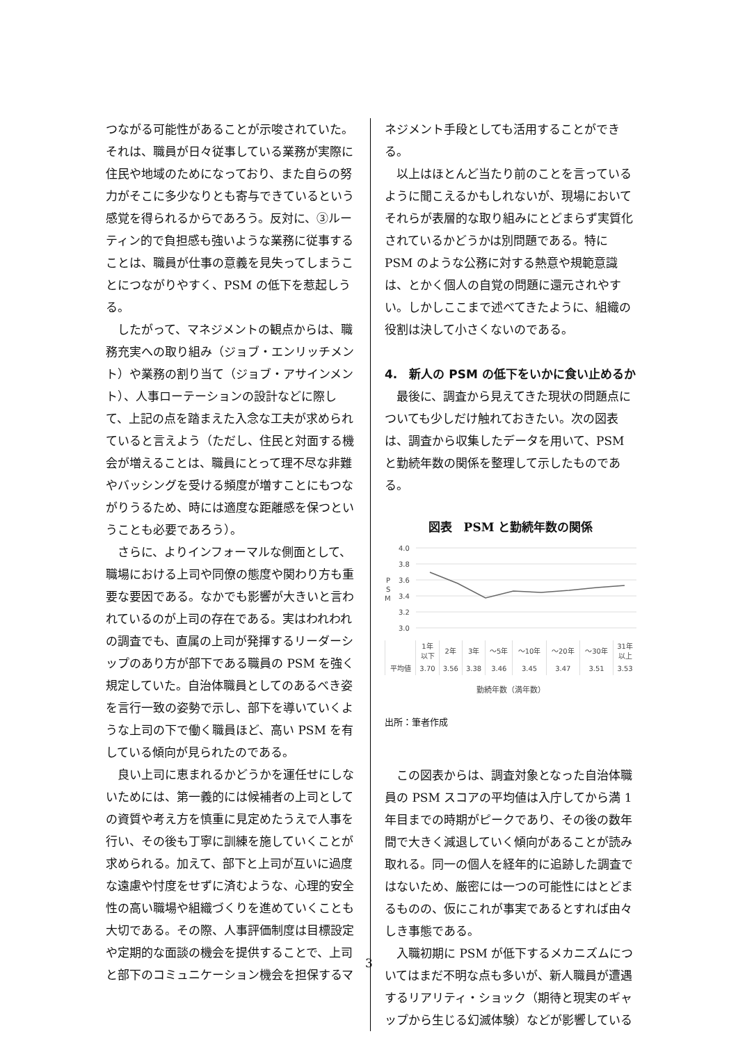つながる可能性があることが示唆されていた。それは、職員が日々従事している業務が実際に住民や地域のためになっており、また自らの努力がそこに多少なりとも寄与できているという感覚を得られるからであろう。反対に、③ルーティン的で負担感も強いような業務に従事することは、職員が仕事の意義を見失ってしまうことにつながりやすく、PSM の低下を惹起しうる。
したがって、マネジメントの観点からは、職務充実への取り組み（ジョブ・エンリッチメント）や業務の割り当て（ジョブ・アサインメント）、人事ローテーションの設計などに際して、上記の点を踏まえた入念な工夫が求められていると言えよう（ただし、住民と対面する機会が増えることは、職員にとって理不尽な非難やバッシングを受ける頻度が増すことにもつながりうるため、時には適度な距離感を保つということも必要であろう）。
さらに、よりインフォーマルな側面として、職場における上司や同僚の態度や関わり方も重要な要因である。なかでも影響が大きいと言われているのが上司の存在である。実はわれわれの調査でも、直属の上司が発揮するリーダーシップのあり方が部下である職員の PSM を強く規定していた。自治体職員としてのあるべき姿を言行一致の姿勢で示し、部下を導いていくような上司の下で働く職員ほど、高い PSM を有している傾向が見られたのである。
良い上司に恵まれるかどうかを運任せにしないためには、第一義的には候補者の上司としての資質や考え方を慎重に見定めたうえで人事を行い、その後も丁寧に訓練を施していくことが求められる。加えて、部下と上司が互いに過度な遠慮や忖度をせずに済むような、心理的安全性の高い職場や組織づくりを進めていくことも大切である。その際、人事評価制度は目標設定や定期的な面談の機会を提供することで、上司と部下のコミュニケーション機会を担保するマ
ネジメント手段としても活用することができる。
以上はほとんど当たり前のことを言っているように聞こえるかもしれないが、現場においてそれらが表層的な取り組みにとどまらず実質化されているかどうかは別問題である。特に PSM のような公務に対する熱意や規範意識は、とかく個人の自覚の問題に還元されやすい。しかしここまで述べてきたように、組織の役割は決して小さくないのである。
4.　新人の PSM の低下をいかに食い止めるか
最後に、調査から見えてきた現状の問題点についても少しだけ触れておきたい。次の図表は、調査から収集したデータを用いて、PSM と勤続年数の関係を整理して示したものである。
図表　PSM と勤続年数の関係
4.0
3.8
3.6
3.4
3.2
3.0
P
S
M
| | 1年 以下 | 2年 | 3年 | ～5年 | ～10年 | ～20年 | ～30年 | 31年 以上 |
| 平均値 | 3.70 | 3.56 | 3.38 | 3.46 | 3.45 | 3.47 | 3.51 | 3.53 |
勤続年数（満年数）
出所：筆者作成
この図表からは、調査対象となった自治体職員の PSM スコアの平均値は入庁してから満 1 年目までの時期がピークであり、その後の数年間で大きく減退していく傾向があることが読み取れる。同一の個人を経年的に追跡した調査ではないため、厳密には一つの可能性にはとどまるものの、仮にこれが事実であるとすれば由々しき事態である。
入職初期に PSM が低下するメカニズムについてはまだ不明な点も多いが、新人職員が遭遇するリアリティ・ショック（期待と現実のギャップから生じる幻滅体験）などが影響している
3